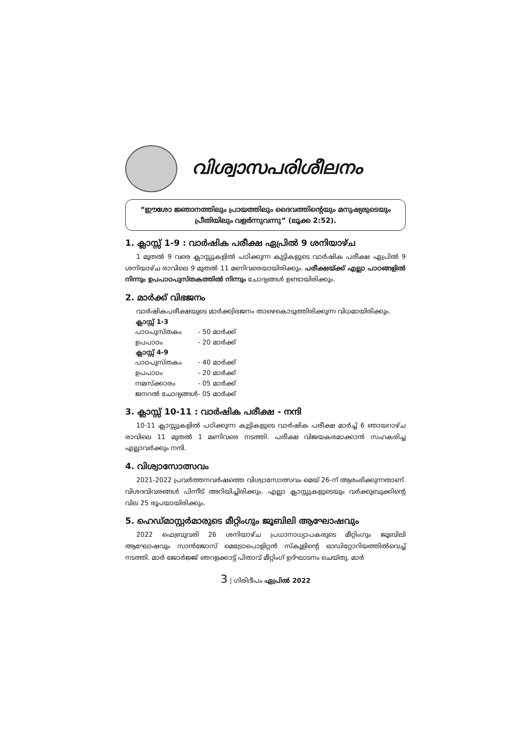വിശ്വാസപരിശീലനം
“ഈശോ ജ്ഞാനത്തിലും പ്രായത്തിലും ദൈവത്തിന്റെയും മനുഷ്യരുടെയും പ്രീതിയിലും വളർന്നുവന്നു” (ലൂക്ക 2:52).
1. ക്ലാസ്സ് 1-9 : വാർഷിക പരീക്ഷ ഏപ്രിൽ 9 ശനിയാഴ്ച
1 മുതൽ 9 വരെ ക്ലാസ്സുകളിൽ പഠിക്കുന്ന കുട്ടികളുടെ വാർഷിക പരീക്ഷ ഏപ്രിൽ 9 ശനിയാഴ്ച രാവിലെ 9 മുതൽ 11 മണിവരെയായിരിക്കും. പരീക്ഷയ്ക്ക് എല്ലാ പാഠങ്ങളിൽ നിന്നും ഉപപാഠപുസ്തകത്തിൽ നിന്നും ചോദ്യങ്ങൾ ഉണ്ടായിരിക്കും.
2. മാർക്ക് വിഭജനം
വാർഷികപരീക്ഷയുടെ മാർക്ക്വിഭജനം താഴെകൊടുത്തിരിക്കുന്ന വിധമായിരിക്കും.
| ക്ലാസ്സ് 1-3 | |
| --- | --- |
| പാഠപുസ്തകം | - 50 മാർക്ക് |
| ഉപപാഠം | - 20 മാർക്ക് |
| ക്ലാസ്സ് 4-9 | |
| പാഠപുസ്തകം | - 40 മാർക്ക് |
| ഉപപാഠം | - 20 മാർക്ക് |
| നമസ്ക്കാരം | - 05 മാർക്ക് |
| ജനറൽ ചോദ്യങ്ങൾ | - 05 മാർക്ക് |
3. ക്ലാസ്സ് 10-11 : വാർഷിക പരീക്ഷ - നന്ദി
10-11 ക്ലാസ്സുകളിൽ പഠിക്കുന്ന കുട്ടികളുടെ വാർഷിക പരീക്ഷ മാർച്ച് 6 ഞായറാഴ്ച രാവിലെ 11 മുതൽ 1 മണിവരെ നടത്തി. പരീക്ഷ വിജയകരമാക്കാൻ സഹകരിച്ച എല്ലാവർക്കും നന്ദി.
4. വിശ്വാസോത്സവം
2021-2022 പ്രവർത്തനവർഷത്തെ വിശ്വാസോത്സവം മെയ് 26-ന് ആരംഭിക്കുന്നതാണ്. വിശദവിവരങ്ങൾ പിന്നീട് അറിയിച്ചിരിക്കും. എല്ലാ ക്ലാസ്സുകളുടെയും വർക്കുബുക്കിന്റെ വില 25 രൂപയായിരിക്കും.
5. ഹെഡ്മാസ്റ്റർമാരുടെ മീറ്റിംഗും ജൂബിലി ആഘോഷവും
2022 ഫെബ്രുവരി 26 ശനിയാഴ്ച പ്രധാനാധ്യാപകരുടെ മീറ്റിംഗും ജൂബിലി ആഘോഷവും സാൻജോസ് മെട്രോപൊളിറ്റൻ സ്കൂളിന്റെ ഓഡിറ്റോറിയത്തിൽവെച്ച് നടത്തി. മാർ ജോർജ്ജ് ഞറളക്കാട്ട് പിതാവ് മീറ്റിംഗ് ഉദ്ഘാടനം ചെയ്തു. മാർ
3 | ഗിരിദീപം ഏപ്രിൽ 2022